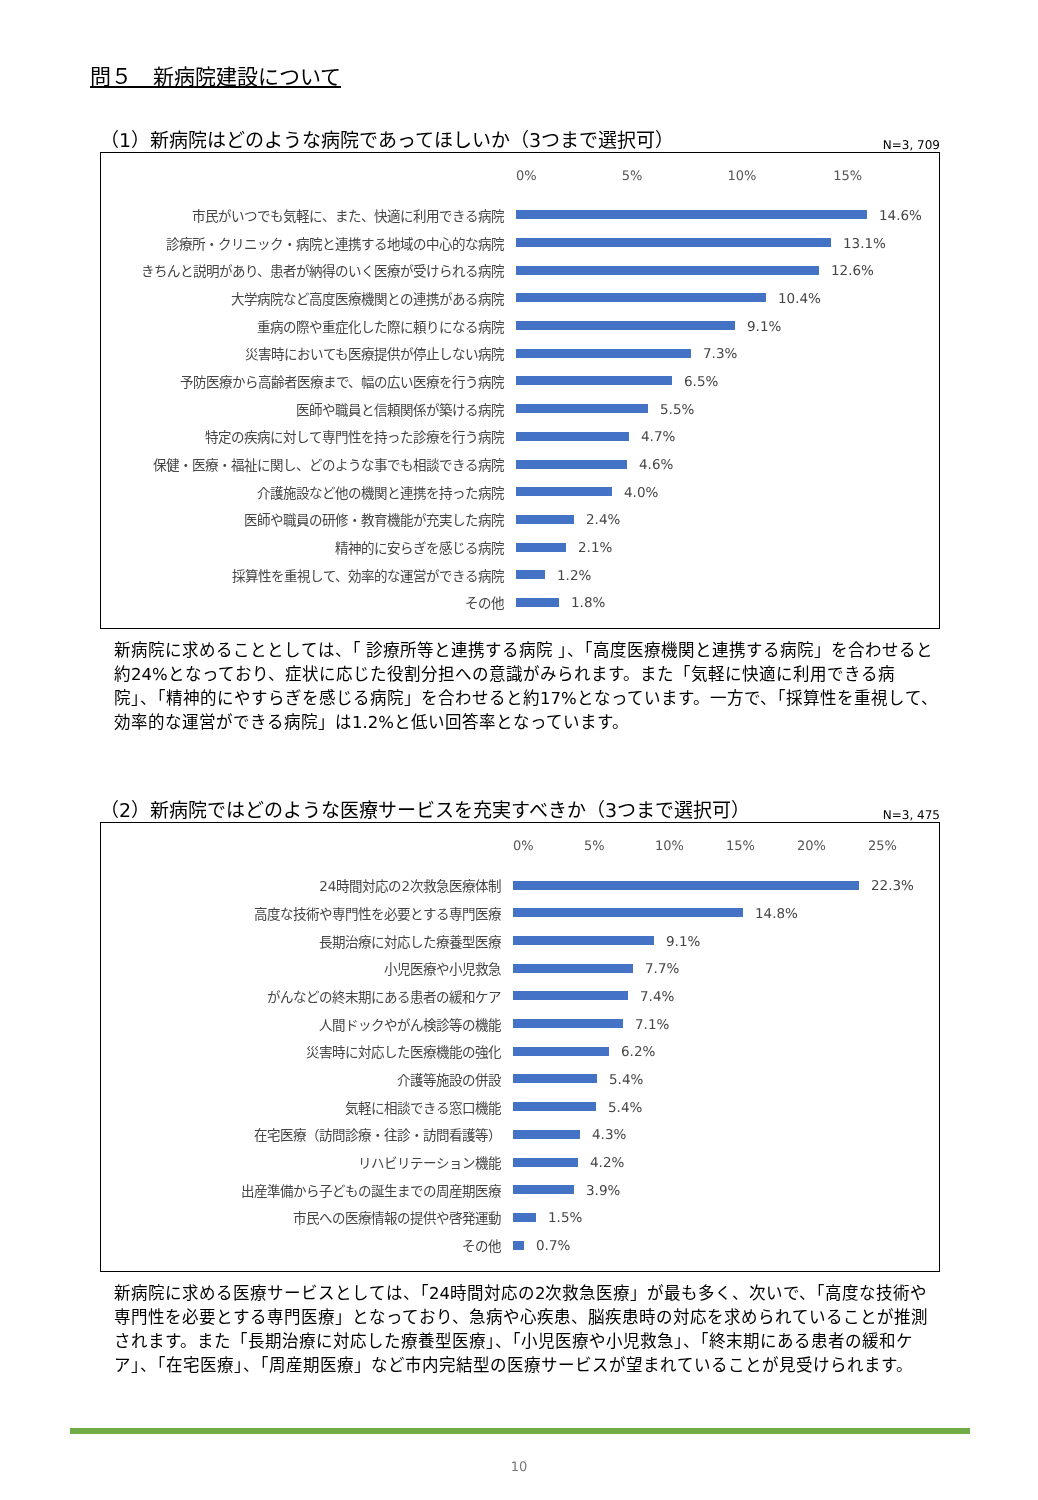問５　新病院建設について
（1）新病院はどのような病院であってほしいか（3つまで選択可）
N=3, 709
0% 5% 10% 15%
市民がいつでも気軽に、また、快適に利用できる病院
14.6%
診療所・クリニック・病院と連携する地域の中心的な病院
13.1%
きちんと説明があり、患者が納得のいく医療が受けられる病院
12.6%
大学病院など高度医療機関との連携がある病院
10.4%
重病の際や重症化した際に頼りになる病院
9.1%
災害時においても医療提供が停止しない病院
7.3%
予防医療から高齢者医療まで、幅の広い医療を行う病院
6.5%
医師や職員と信頼関係が築ける病院
5.5%
特定の疾病に対して専門性を持った診療を行う病院
4.7%
保健・医療・福祉に関し、どのような事でも相談できる病院
4.6%
介護施設など他の機関と連携を持った病院
4.0%
医師や職員の研修・教育機能が充実した病院
2.4%
精神的に安らぎを感じる病院
2.1%
採算性を重視して、効率的な運営ができる病院
1.2%
その他
1.8%
新病院に求めることとしては、「 診療所等と連携する病院 」、「高度医療機関と連携する病院」を合わせると約24%となっており、症状に応じた役割分担への意識がみられます。また「気軽に快適に利用できる病院」、「精神的にやすらぎを感じる病院」を合わせると約17%となっています。一方で、「採算性を重視して、効率的な運営ができる病院」は1.2%と低い回答率となっています。
（2）新病院ではどのような医療サービスを充実すべきか（3つまで選択可）
N=3, 475
0% 5% 10% 15% 20% 25%
24時間対応の2次救急医療体制
22.3%
高度な技術や専門性を必要とする専門医療
14.8%
長期治療に対応した療養型医療
9.1%
小児医療や小児救急
7.7%
がんなどの終末期にある患者の緩和ケア
7.4%
人間ドックやがん検診等の機能
7.1%
災害時に対応した医療機能の強化
6.2%
介護等施設の併設
5.4%
気軽に相談できる窓口機能
5.4%
在宅医療（訪問診療・往診・訪問看護等）
4.3%
リハビリテーション機能
4.2%
出産準備から子どもの誕生までの周産期医療
3.9%
市民への医療情報の提供や啓発運動
1.5%
その他
0.7%
新病院に求める医療サービスとしては、「24時間対応の2次救急医療」が最も多く、次いで、「高度な技術や専門性を必要とする専門医療」となっており、急病や心疾患、脳疾患時の対応を求められていることが推測されます。また「長期治療に対応した療養型医療」、「小児医療や小児救急」、「終末期にある患者の緩和ケア」、「在宅医療」、「周産期医療」など市内完結型の医療サービスが望まれていることが見受けられます。
10